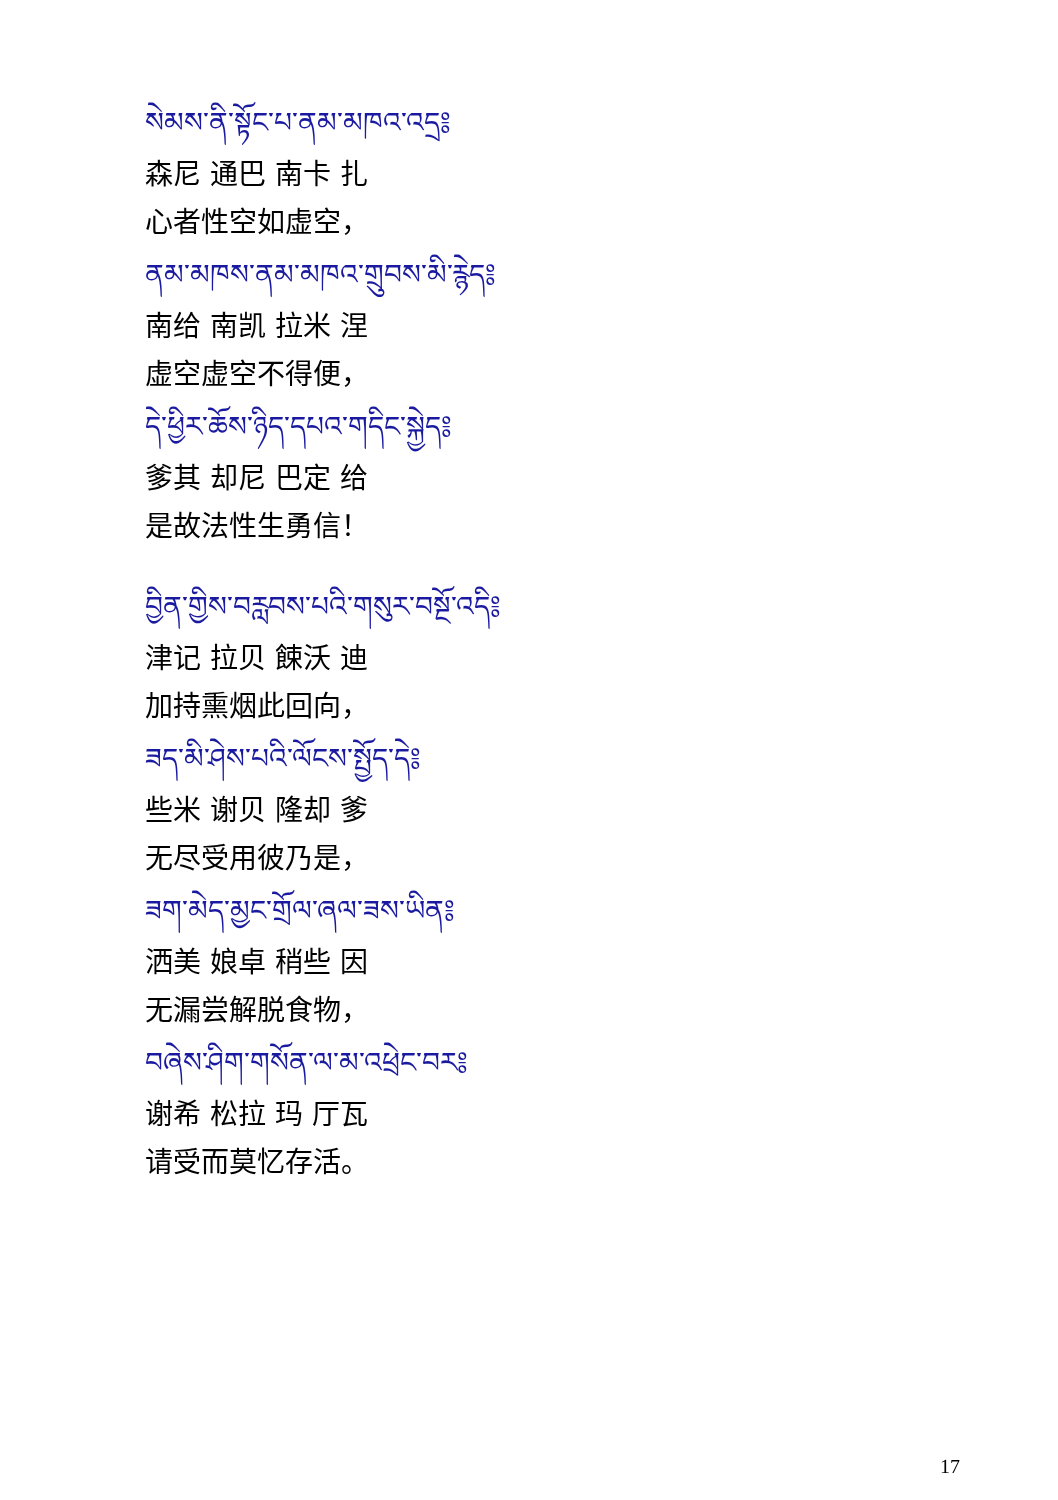སེམས་ནི་སྟོང་པ་ནམ་མཁའ་འདྲ༔
森尼 通巴 南卡 扎
心者性空如虚空，
ནམ་མཁས་ནམ་མཁའ་གྲུབས་མི་རྙེད༔
南给 南凯 拉米 涅
虚空虚空不得便，
དེ་ཕྱིར་ཆོས་ཉིད་དཔའ་གདིང་སྐྱེད༔
爹其 却尼 巴定 给
是故法性生勇信！
བྱིན་གྱིས་བརླབས་པའི་གསུར་བསྔོ་འདི༔
津记 拉贝 餗沃 迪
加持熏烟此回向，
ཟད་མི་ཤེས་པའི་ལོངས་སྤྱོད་དེ༔
些米 谢贝 隆却 爹
无尽受用彼乃是，
ཟག་མེད་མྱང་གྲོལ་ཞལ་ཟས་ཡིན༔
洒美 娘卓 稍些 因
无漏尝解脱食物，
བཞེས་ཤིག་གསོན་ལ་མ་འཕྲེང་བར༔
谢希 松拉 玛 厅瓦
请受而莫忆存活。
17